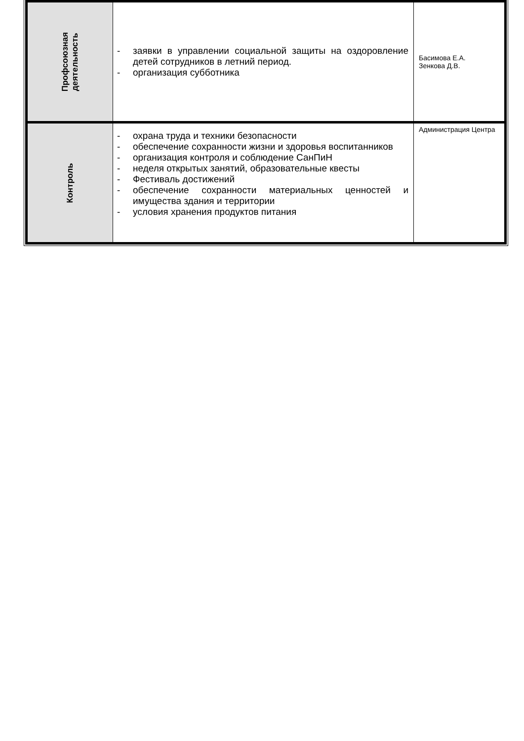| Профсоюзная деятельность | - заявки в управлении социальной защиты на оздоровление детей сотрудников в летний период. - организация субботника | Басимова Е.А. Зенкова Д.В. |
| Контроль | - охрана труда и техники безопасности - обеспечение сохранности жизни и здоровья воспитанников - организация контроля и соблюдение СанПиН - неделя открытых занятий, образовательные квесты - Фестиваль достижений - обеспечение сохранности материальных ценностей и имущества здания и территории - условия хранения продуктов питания | Администрация Центра |